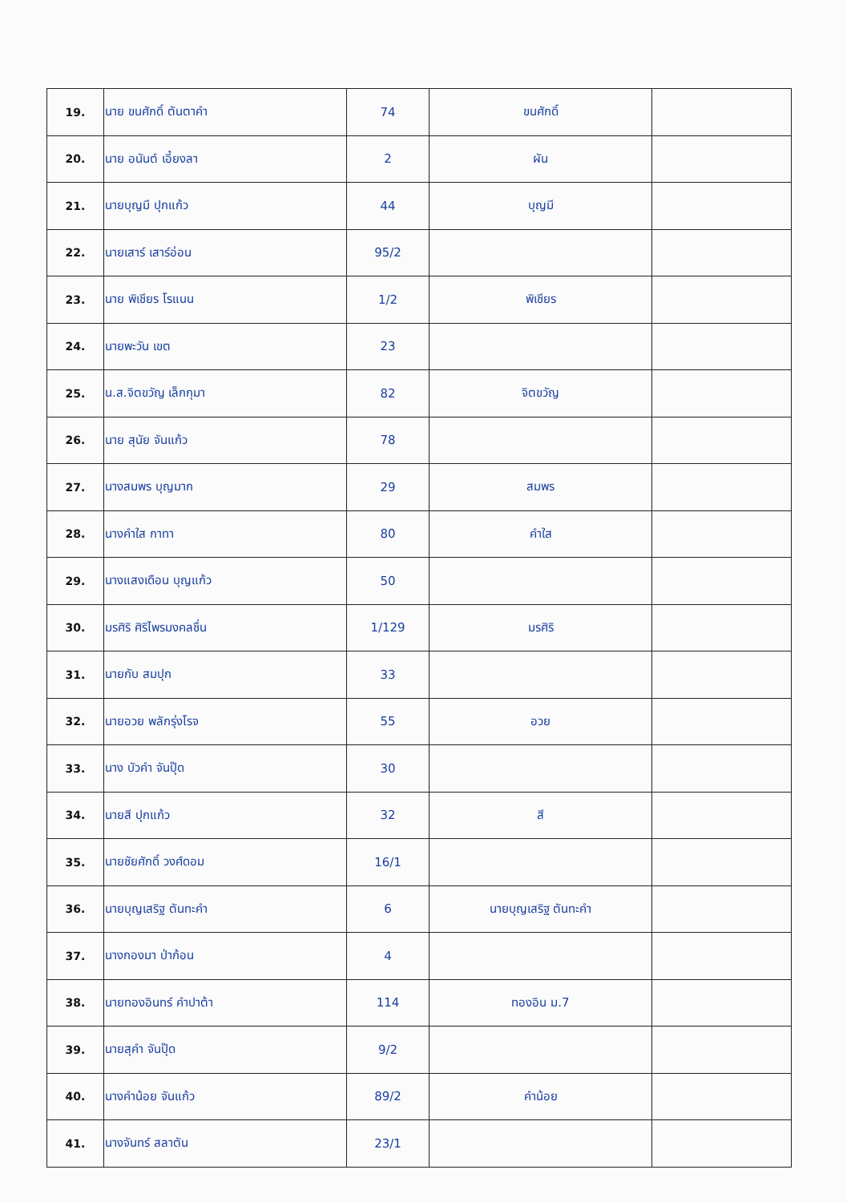| 19. | นาย ขนศักดิ์ ตันตาคำ | 74 | ขนศักดิ์ | |
| 20. | นาย อนันต์ เอี้ยงลา | 2 | ผัน | |
| 21. | นายบุญมี ปุกแก้ว | 44 | บุญมี | |
| 22. | นายเสาร์ เสาร์อ่อน | 95/2 | | |
| 23. | นาย พิเชียร โรแนน | 1/2 | พิเชียร | |
| 24. | นายพะวัน เขต | 23 | | |
| 25. | น.ส.จิตขวัญ เล็กกุมา | 82 | จิตขวัญ | |
| 26. | นาย สุนัย จันแก้ว | 78 | | |
| 27. | นางสมพร บุญมาก | 29 | สมพร | |
| 28. | นางคำใส กาทา | 80 | คำใส | |
| 29. | นางแสงเดือน บุญแก้ว | 50 | | |
| 30. | มรศิริ ศิริไพรมงคลชื่น | 1/129 | มรศิริ | |
| 31. | นายกับ สมปุก | 33 | | |
| 32. | นายอวย พลักรุ่งโรจ | 55 | อวย | |
| 33. | นาง บัวคำ จันปุ๊ด | 30 | | |
| 34. | นายสี ปุกแก้ว | 32 | สี | |
| 35. | นายชัยศักดิ์ วงศ์ดอม | 16/1 | | |
| 36. | นายบุญเสริฐ ตันทะคำ | 6 | นายบุญเสริฐ ตันทะคำ | |
| 37. | นางกองมา ป่าก้อน | 4 | | |
| 38. | นายทองอินทร์ คำปาต้า | 114 | ทองอิน ม.7 | |
| 39. | นายสุคำ จันปุ๊ด | 9/2 | | |
| 40. | นางคำน้อย จันแก้ว | 89/2 | คำน้อย | |
| 41. | นางจันทร์ สลาตัน | 23/1 | | |